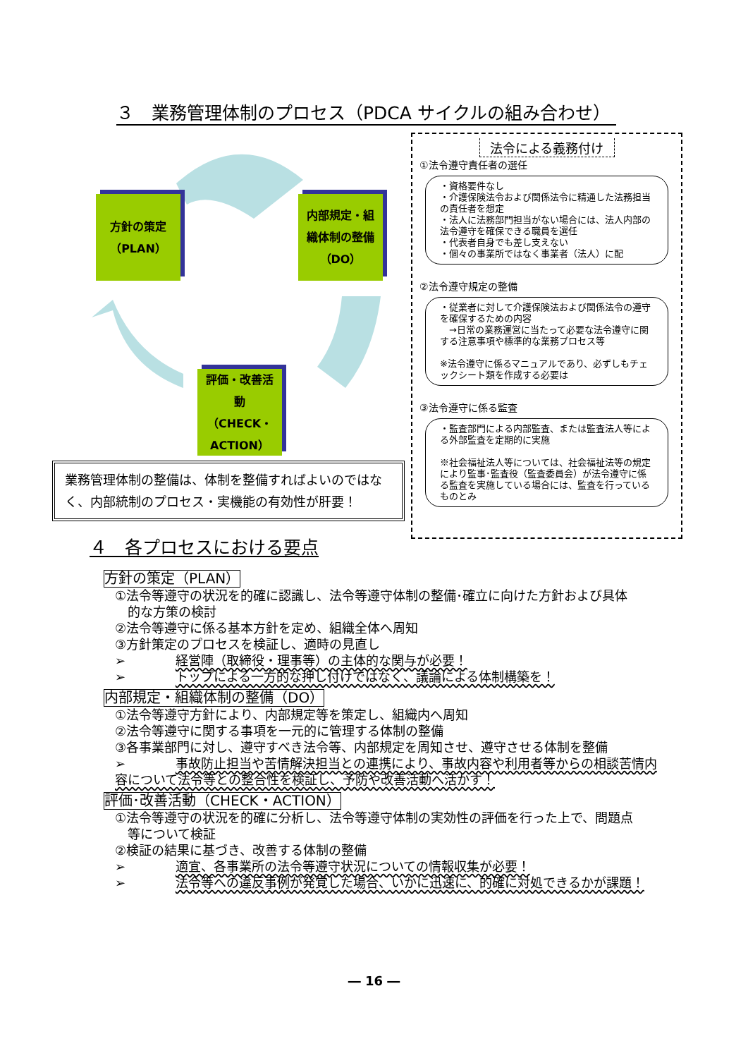３　業務管理体制のプロセス（PDCA サイクルの組み合わせ）
方針の策定
（PLAN）
内部規定・組
織体制の整備
（DO）
評価・改善活
動
（CHECK・ACTION）
法令による義務付け
①法令遵守責任者の選任
・資格要件なし
・介護保険法令および関係法令に精通した法務担当の責任者を想定
・法人に法務部門担当がない場合には、法人内部の法令遵守を確保できる職員を選任
・代表者自身でも差し支えない
・個々の事業所ではなく事業者（法人）に配
②法令遵守規定の整備
・従業者に対して介護保険法および関係法令の遵守を確保するための内容
　→日常の業務運営に当たって必要な法令遵守に関する注意事項や標準的な業務プロセス等
※法令遵守に係るマニュアルであり、必ずしもチェックシート類を作成する必要は
③法令遵守に係る監査
・監査部門による内部監査、または監査法人等による外部監査を定期的に実施
※社会福祉法人等については、社会福祉法等の規定により監事･監査役（監査委員会）が法令遵守に係る監査を実施している場合には、監査を行っているものとみ
業務管理体制の整備は、体制を整備すればよいのではなく、内部統制のプロセス・実機能の有効性が肝要！
４　各プロセスにおける要点
方針の策定（PLAN）
①法令等遵守の状況を的確に認識し、法令等遵守体制の整備･確立に向けた方針および具体
　的な方策の検討
②法令等遵守に係る基本方針を定め、組織全体へ周知
③方針策定のプロセスを検証し、適時の見直し
➢ 経営陣（取締役・理事等）の主体的な関与が必要！
➢ トップによる一方的な押し付けではなく、議論による体制構築を！
内部規定・組織体制の整備（DO）
①法令等遵守方針により、内部規定等を策定し、組織内へ周知
②法令等遵守に関する事項を一元的に管理する体制の整備
③各事業部門に対し、遵守すべき法令等、内部規定を周知させ、遵守させる体制を整備
➢ 事故防止担当や苦情解決担当との連携により、事故内容や利用者等からの相談苦情内容について法令等との整合性を検証し、予防や改善活動へ活かす！
評価･改善活動（CHECK・ACTION）
①法令等遵守の状況を的確に分析し、法令等遵守体制の実効性の評価を行った上で、問題点
　等について検証
②検証の結果に基づき、改善する体制の整備
➢ 適宜、各事業所の法令等遵守状況についての情報収集が必要！
➢ 法令等への違反事例が発覚した場合、いかに迅速に、的確に対処できるかが課題！
― 16 ―